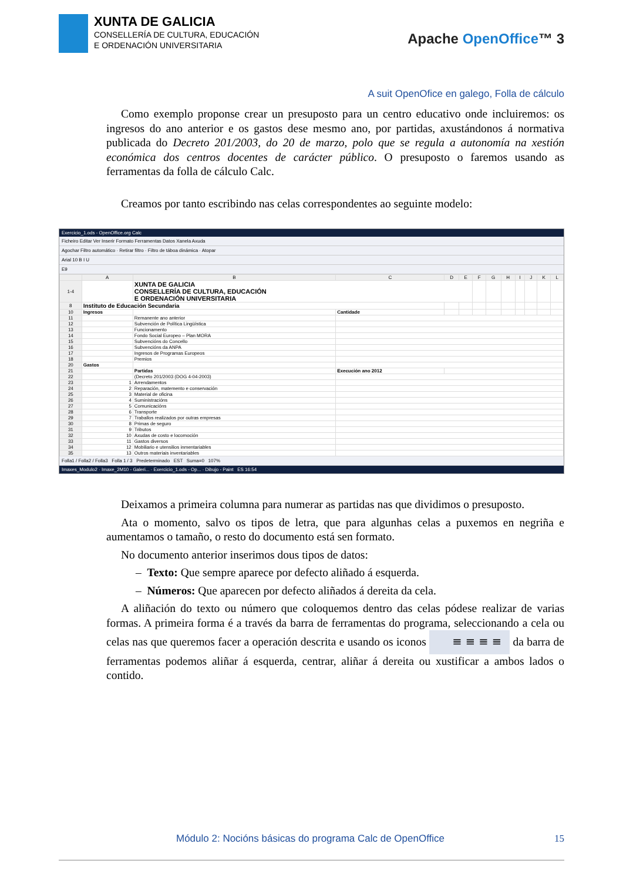XUNTA DE GALICIA
CONSELLERÍA DE CULTURA, EDUCACIÓN
E ORDENACIÓN UNIVERSITARIA
Apache OpenOffice™ 3
A suit OpenOfice en galego, Folla de cálculo
Como exemplo proponse crear un presuposto para un centro educativo onde incluiremos: os ingresos do ano anterior e os gastos dese mesmo ano, por partidas, axustándonos á normativa publicada do Decreto 201/2003, do 20 de marzo, polo que se regula a autonomía na xestión económica dos centros docentes de carácter público. O presuposto o faremos usando as ferramentas da folla de cálculo Calc.
Creamos por tanto escribindo nas celas correspondentes ao seguinte modelo:
Exercicio_1.ods - OpenOffice.org Calc
Ficheiro Editar Ver Inserir Formato Ferramentas Datos Xanela Axuda
Agochar Filtro automático · Retirar filtro · Filtro de táboa dinámica · Atopar
Arial 10 B I U
E9
| | A | B | C | D | E | F | G | H | I | J | K | L |
| --- | --- | --- | --- | --- | --- | --- | --- | --- | --- | --- | --- | --- |
| 1-4 | | XUNTA DE GALICIA CONSELLERÍA DE CULTURA, EDUCACIÓN E ORDENACIÓN UNIVERSITARIA | | | | | | | | | | |
| 8 | Instituto de Educación Secundaria | | | | | | | | | | | |
| 10 | Ingresos | | Cantidade | | | | | | | | | |
| 11 | | Remanente ano anterior | | | | | | | | | | |
| 12 | | Subvención de Política Lingüística | | | | | | | | | | |
| 13 | | Funcionamento | | | | | | | | | | |
| 14 | | Fondo Social Europeo – Plan MORA | | | | | | | | | | |
| 15 | | Subvencións do Concello | | | | | | | | | | |
| 16 | | Subvencións da ANPA | | | | | | | | | | |
| 17 | | Ingresos de Programas Europeos | | | | | | | | | | |
| 18 | | Premios | | | | | | | | | | |
| 20 | Gastos | | | | | | | | | | | |
| 21 | | Partidas | Execución ano 2012 | | | | | | | | | |
| 22 | | (Decreto 201/2003 (DOG 4-04-2003) | | | | | | | | | | |
| 23 | 1 | Arrendamentos | | | | | | | | | | |
| 24 | 2 | Reparación, matemento e conservación | | | | | | | | | | |
| 25 | 3 | Material de oficina | | | | | | | | | | |
| 26 | 4 | Suministracións | | | | | | | | | | |
| 27 | 5 | Comunicacións | | | | | | | | | | |
| 28 | 6 | Transporte | | | | | | | | | | |
| 29 | 7 | Traballos realizados por outras empresas | | | | | | | | | | |
| 30 | 8 | Primas de seguro | | | | | | | | | | |
| 31 | 9 | Tributos | | | | | | | | | | |
| 32 | 10 | Axudas de costo e locomoción | | | | | | | | | | |
| 33 | 11 | Gastos diversos | | | | | | | | | | |
| 34 | 12 | Mobiliario e utensilios inmentariables | | | | | | | | | | |
| 35 | 13 | Outros materiais inventariables | | | | | | | | | | |
Folla1 / Folla2 / Folla3 Folla 1 / 3 Predeterminado EST Suma=0 107%
Imaxes_Modulo2 · Imaxe_2M10 - Galeri... · Exercicio_1.ods - Op... · Dibujo - Paint ES 16:54
Deixamos a primeira columna para numerar as partidas nas que dividimos o presuposto.
Ata o momento, salvo os tipos de letra, que para algunhas celas a puxemos en negriña e aumentamos o tamaño, o resto do documento está sen formato.
No documento anterior inserimos dous tipos de datos:
– Texto: Que sempre aparece por defecto aliñado á esquerda.
– Números: Que aparecen por defecto aliñados á dereita da cela.
A aliñación do texto ou número que coloquemos dentro das celas pódese realizar de varias formas. A primeira forma é a través da barra de ferramentas do programa, seleccionando a cela ou celas nas que queremos facer a operación descrita e usando os iconos ≡ ≡ ≡ ≡ da barra de ferramentas podemos aliñar á esquerda, centrar, aliñar á dereita ou xustificar a ambos lados o contido.
Módulo 2: Nocións básicas do programa Calc de OpenOffice 15